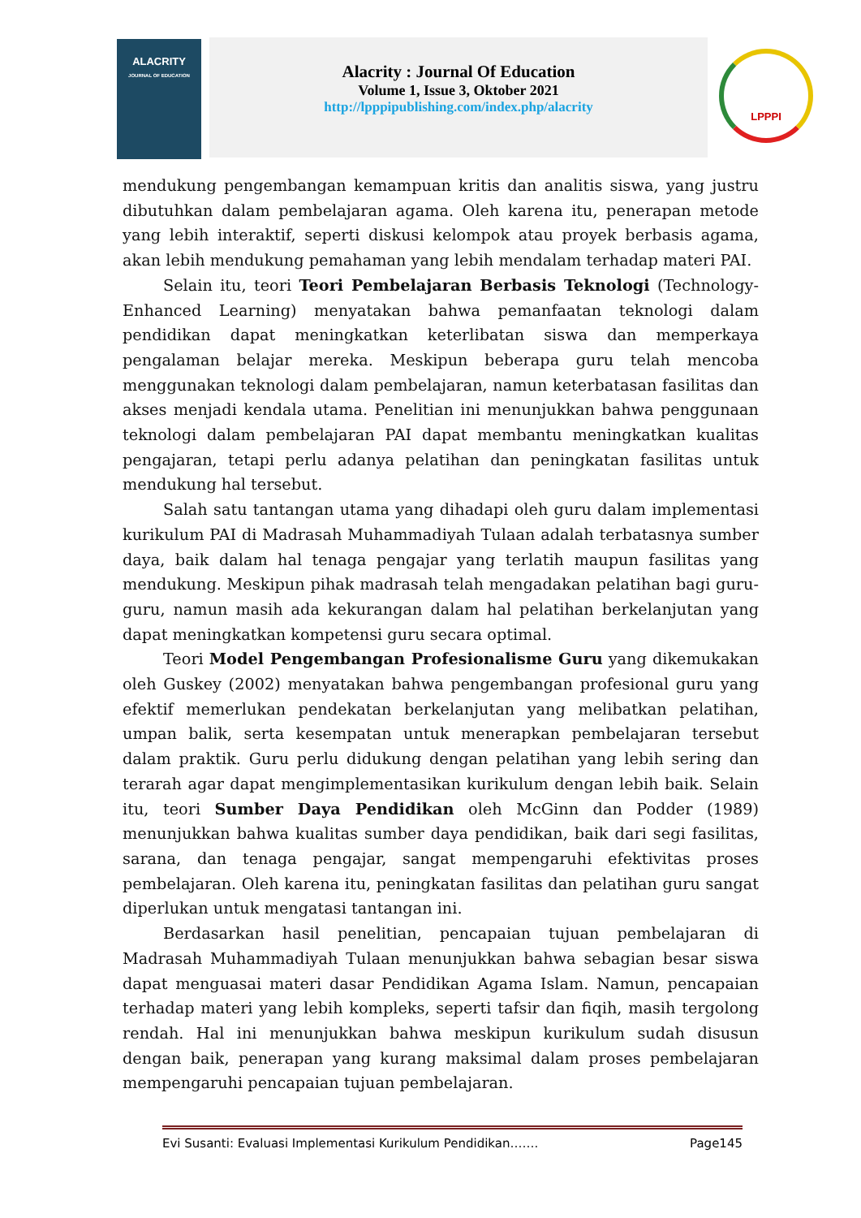ALACRITY
JOURNAL OF EDUCATION
Alacrity : Journal Of Education
Volume 1, Issue 3, Oktober 2021
http://lpppipublishing.com/index.php/alacrity
LPPPI
mendukung pengembangan kemampuan kritis dan analitis siswa, yang justru dibutuhkan dalam pembelajaran agama. Oleh karena itu, penerapan metode yang lebih interaktif, seperti diskusi kelompok atau proyek berbasis agama, akan lebih mendukung pemahaman yang lebih mendalam terhadap materi PAI.
Selain itu, teori Teori Pembelajaran Berbasis Teknologi (Technology-Enhanced Learning) menyatakan bahwa pemanfaatan teknologi dalam pendidikan dapat meningkatkan keterlibatan siswa dan memperkaya pengalaman belajar mereka. Meskipun beberapa guru telah mencoba menggunakan teknologi dalam pembelajaran, namun keterbatasan fasilitas dan akses menjadi kendala utama. Penelitian ini menunjukkan bahwa penggunaan teknologi dalam pembelajaran PAI dapat membantu meningkatkan kualitas pengajaran, tetapi perlu adanya pelatihan dan peningkatan fasilitas untuk mendukung hal tersebut.
Salah satu tantangan utama yang dihadapi oleh guru dalam implementasi kurikulum PAI di Madrasah Muhammadiyah Tulaan adalah terbatasnya sumber daya, baik dalam hal tenaga pengajar yang terlatih maupun fasilitas yang mendukung. Meskipun pihak madrasah telah mengadakan pelatihan bagi guru-guru, namun masih ada kekurangan dalam hal pelatihan berkelanjutan yang dapat meningkatkan kompetensi guru secara optimal.
Teori Model Pengembangan Profesionalisme Guru yang dikemukakan oleh Guskey (2002) menyatakan bahwa pengembangan profesional guru yang efektif memerlukan pendekatan berkelanjutan yang melibatkan pelatihan, umpan balik, serta kesempatan untuk menerapkan pembelajaran tersebut dalam praktik. Guru perlu didukung dengan pelatihan yang lebih sering dan terarah agar dapat mengimplementasikan kurikulum dengan lebih baik. Selain itu, teori Sumber Daya Pendidikan oleh McGinn dan Podder (1989) menunjukkan bahwa kualitas sumber daya pendidikan, baik dari segi fasilitas, sarana, dan tenaga pengajar, sangat mempengaruhi efektivitas proses pembelajaran. Oleh karena itu, peningkatan fasilitas dan pelatihan guru sangat diperlukan untuk mengatasi tantangan ini.
Berdasarkan hasil penelitian, pencapaian tujuan pembelajaran di Madrasah Muhammadiyah Tulaan menunjukkan bahwa sebagian besar siswa dapat menguasai materi dasar Pendidikan Agama Islam. Namun, pencapaian terhadap materi yang lebih kompleks, seperti tafsir dan fiqih, masih tergolong rendah. Hal ini menunjukkan bahwa meskipun kurikulum sudah disusun dengan baik, penerapan yang kurang maksimal dalam proses pembelajaran mempengaruhi pencapaian tujuan pembelajaran.
Evi Susanti: Evaluasi Implementasi Kurikulum Pendidikan……. Page145